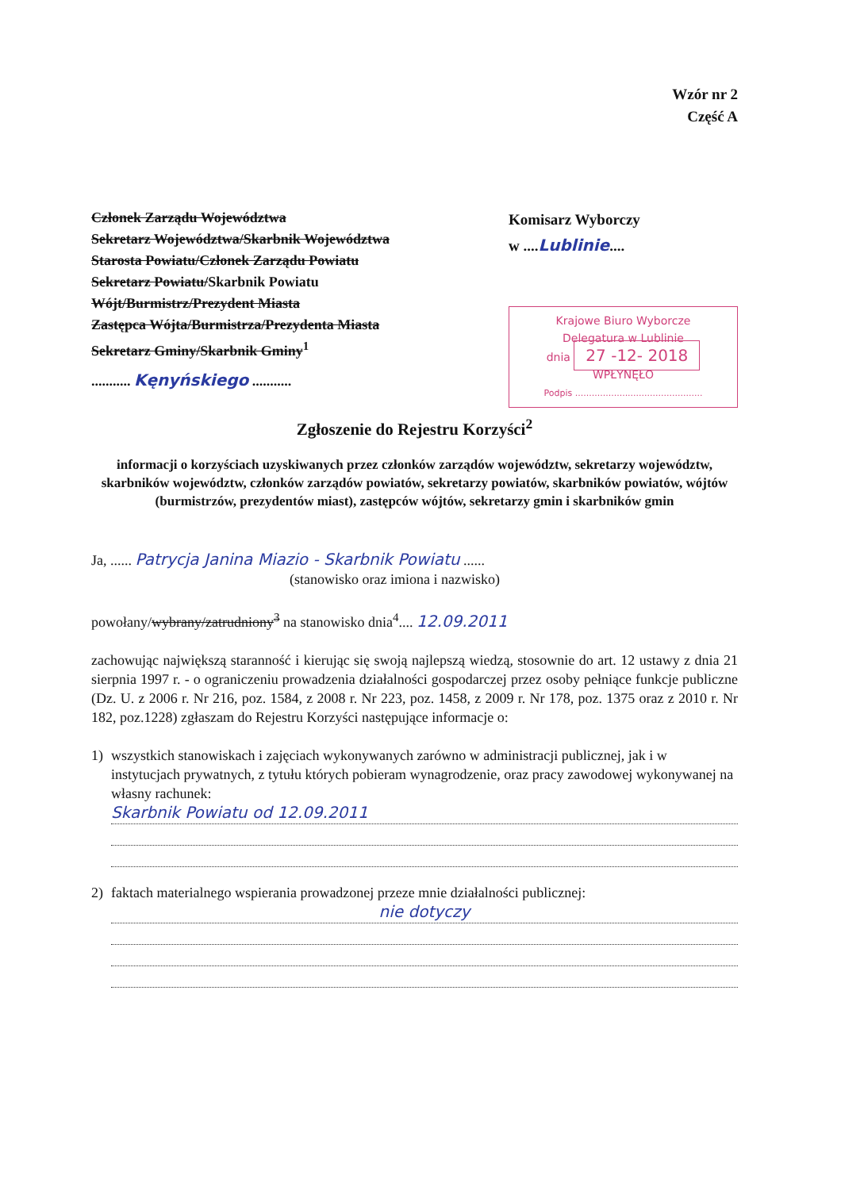Wzór nr 2
Część A
Członek Zarządu Województwa
Sekretarz Województwa/Skarbnik Województwa
Starosta Powiatu/Członek Zarządu Powiatu
Sekretarz Powiatu/Skarbnik Powiatu
Wójt/Burmistrz/Prezydent Miasta
Zastępca Wójta/Burmistrza/Prezydenta Miasta
Sekretarz Gminy/Skarbnik Gminy<sup>1</sup>
........... Kęnyńskiego ...........
Komisarz Wyborczy
w ....Lublinie....
Krajowe Biuro Wyborcze
Delegatura w Lublinie
dnia 27 -12- 2018
WPŁYNĘŁO
Podpis ..............................................
Zgłoszenie do Rejestru Korzyści<sup>2</sup>
informacji o korzyściach uzyskiwanych przez członków zarządów województw, sekretarzy województw, skarbników województw, członków zarządów powiatów, sekretarzy powiatów, skarbników powiatów, wójtów (burmistrzów, prezydentów miast), zastępców wójtów, sekretarzy gmin i skarbników gmin
Ja, ...... Patrycja Janina Miazio - Skarbnik Powiatu ......
(stanowisko oraz imiona i nazwisko)
powołany/wybrany/zatrudniony<sup>3</sup> na stanowisko dnia<sup>4</sup>.... 12.09.2011
zachowując największą staranność i kierując się swoją najlepszą wiedzą, stosownie do art. 12 ustawy z dnia 21 sierpnia 1997 r. - o ograniczeniu prowadzenia działalności gospodarczej przez osoby pełniące funkcje publiczne (Dz. U. z 2006 r. Nr 216, poz. 1584, z 2008 r. Nr 223, poz. 1458, z 2009 r. Nr 178, poz. 1375 oraz z 2010 r. Nr 182, poz.1228) zgłaszam do Rejestru Korzyści następujące informacje o:
1) wszystkich stanowiskach i zajęciach wykonywanych zarówno w administracji publicznej, jak i w instytucjach prywatnych, z tytułu których pobieram wynagrodzenie, oraz pracy zawodowej wykonywanej na własny rachunek:
Skarbnik Powiatu od 12.09.2011
2) faktach materialnego wspierania prowadzonej przeze mnie działalności publicznej:
nie dotyczy